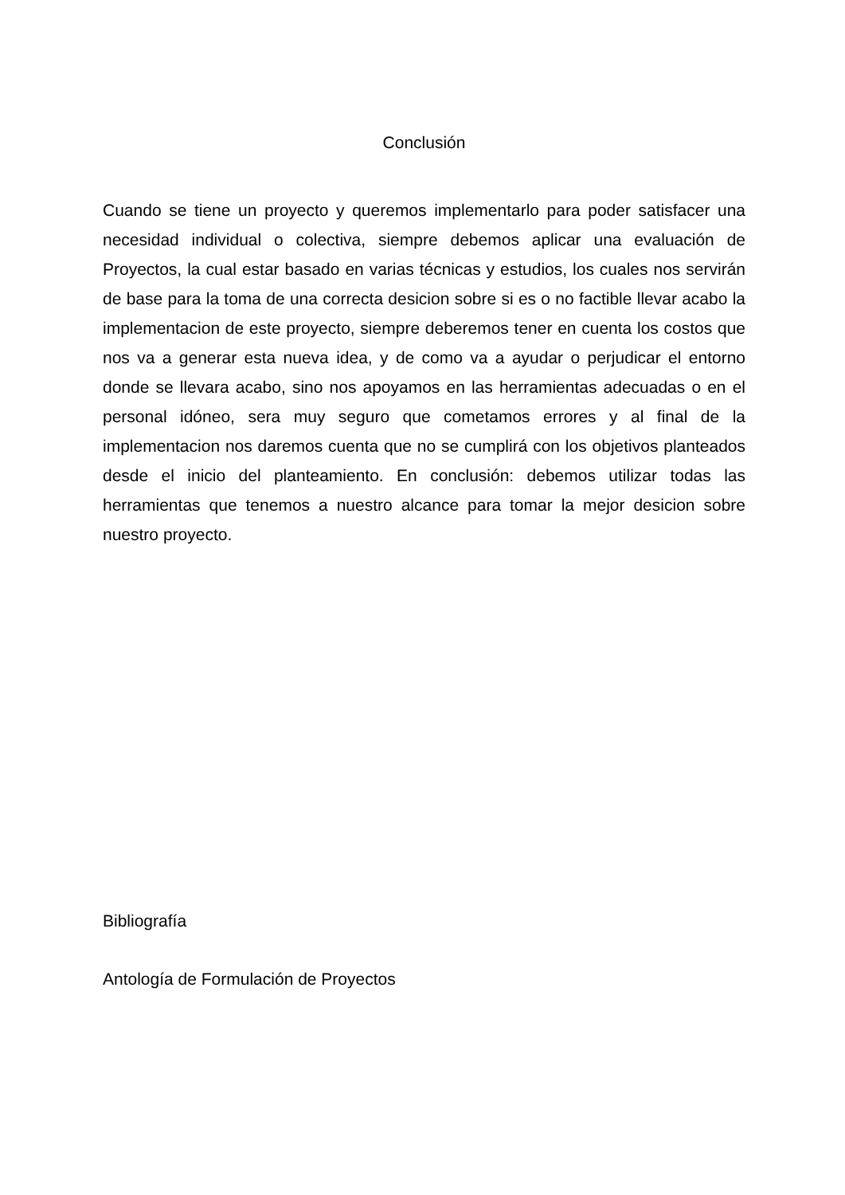Conclusión
Cuando se tiene un proyecto y queremos implementarlo para poder satisfacer una necesidad individual o colectiva, siempre debemos aplicar una evaluación de Proyectos, la cual estar basado en varias técnicas y estudios, los cuales nos servirán de base para la toma de una correcta desicion sobre si es o no factible llevar acabo la implementacion de este proyecto, siempre deberemos tener en cuenta los costos que nos va a generar esta nueva idea, y de como va a ayudar o perjudicar el entorno donde se llevara acabo, sino nos apoyamos en las herramientas adecuadas o en el personal idóneo, sera muy seguro que cometamos errores y al final de la implementacion nos daremos cuenta que no se cumplirá con los objetivos planteados desde el inicio del planteamiento. En conclusión: debemos utilizar todas las herramientas que tenemos a nuestro alcance para tomar la mejor desicion sobre nuestro proyecto.
Bibliografía
Antología de Formulación de Proyectos